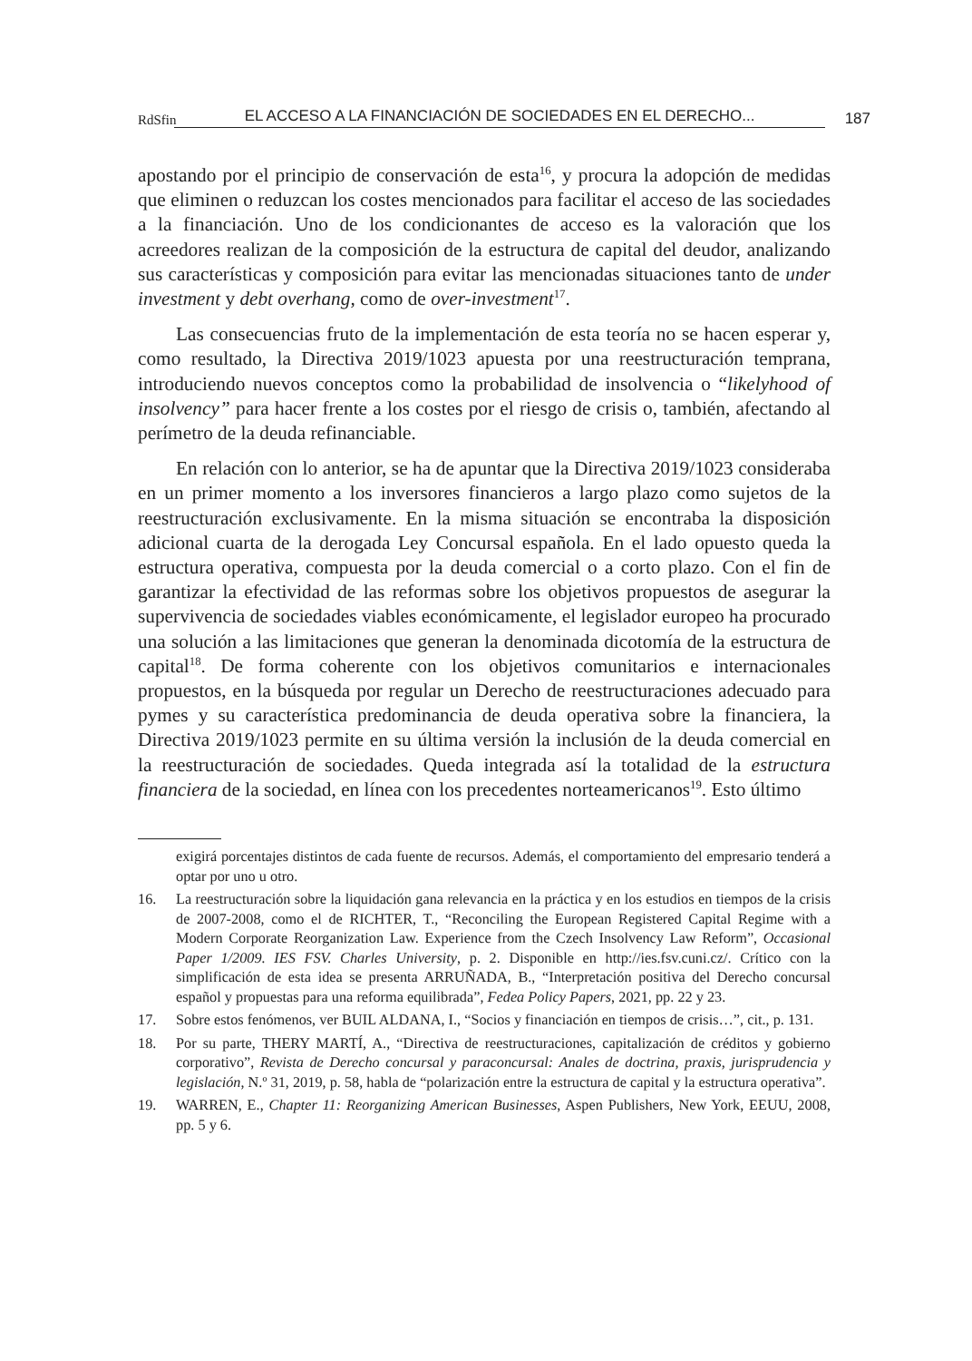RdSfin EL ACCESO A LA FINANCIACIÓN DE SOCIEDADES EN EL DERECHO... 187
apostando por el principio de conservación de esta<sup>16</sup>, y procura la adopción de medidas que eliminen o reduzcan los costes mencionados para facilitar el acceso de las sociedades a la financiación. Uno de los condicionantes de acceso es la valoración que los acreedores realizan de la composición de la estructura de capital del deudor, analizando sus características y composición para evitar las mencionadas situaciones tanto de under investment y debt overhang, como de over-investment<sup>17</sup>.
Las consecuencias fruto de la implementación de esta teoría no se hacen esperar y, como resultado, la Directiva 2019/1023 apuesta por una reestructuración temprana, introduciendo nuevos conceptos como la probabilidad de insolvencia o “likelyhood of insolvency” para hacer frente a los costes por el riesgo de crisis o, también, afectando al perímetro de la deuda refinanciable.
En relación con lo anterior, se ha de apuntar que la Directiva 2019/1023 consideraba en un primer momento a los inversores financieros a largo plazo como sujetos de la reestructuración exclusivamente. En la misma situación se encontraba la disposición adicional cuarta de la derogada Ley Concursal española. En el lado opuesto queda la estructura operativa, compuesta por la deuda comercial o a corto plazo. Con el fin de garantizar la efectividad de las reformas sobre los objetivos propuestos de asegurar la supervivencia de sociedades viables económicamente, el legislador europeo ha procurado una solución a las limitaciones que generan la denominada dicotomía de la estructura de capital<sup>18</sup>. De forma coherente con los objetivos comunitarios e internacionales propuestos, en la búsqueda por regular un Derecho de reestructuraciones adecuado para pymes y su característica predominancia de deuda operativa sobre la financiera, la Directiva 2019/1023 permite en su última versión la inclusión de la deuda comercial en la reestructuración de sociedades. Queda integrada así la totalidad de la estructura financiera de la sociedad, en línea con los precedentes norteamericanos<sup>19</sup>. Esto último
exigirá porcentajes distintos de cada fuente de recursos. Además, el comportamiento del empresario tenderá a optar por uno u otro.
16. La reestructuración sobre la liquidación gana relevancia en la práctica y en los estudios en tiempos de la crisis de 2007-2008, como el de RICHTER, T., “Reconciling the European Registered Capital Regime with a Modern Corporate Reorganization Law. Experience from the Czech Insolvency Law Reform”, Occasional Paper 1/2009. IES FSV. Charles University, p. 2. Disponible en http://ies.fsv.cuni.cz/. Crítico con la simplificación de esta idea se presenta ARRUÑADA, B., “Interpretación positiva del Derecho concursal español y propuestas para una reforma equilibrada”, Fedea Policy Papers, 2021, pp. 22 y 23.
17. Sobre estos fenómenos, ver BUIL ALDANA, I., “Socios y financiación en tiempos de crisis…”, cit., p. 131.
18. Por su parte, THERY MARTÍ, A., “Directiva de reestructuraciones, capitalización de créditos y gobierno corporativo”, Revista de Derecho concursal y paraconcursal: Anales de doctrina, praxis, jurisprudencia y legislación, N.º 31, 2019, p. 58, habla de “polarización entre la estructura de capital y la estructura operativa”.
19. WARREN, E., Chapter 11: Reorganizing American Businesses, Aspen Publishers, New York, EEUU, 2008, pp. 5 y 6.